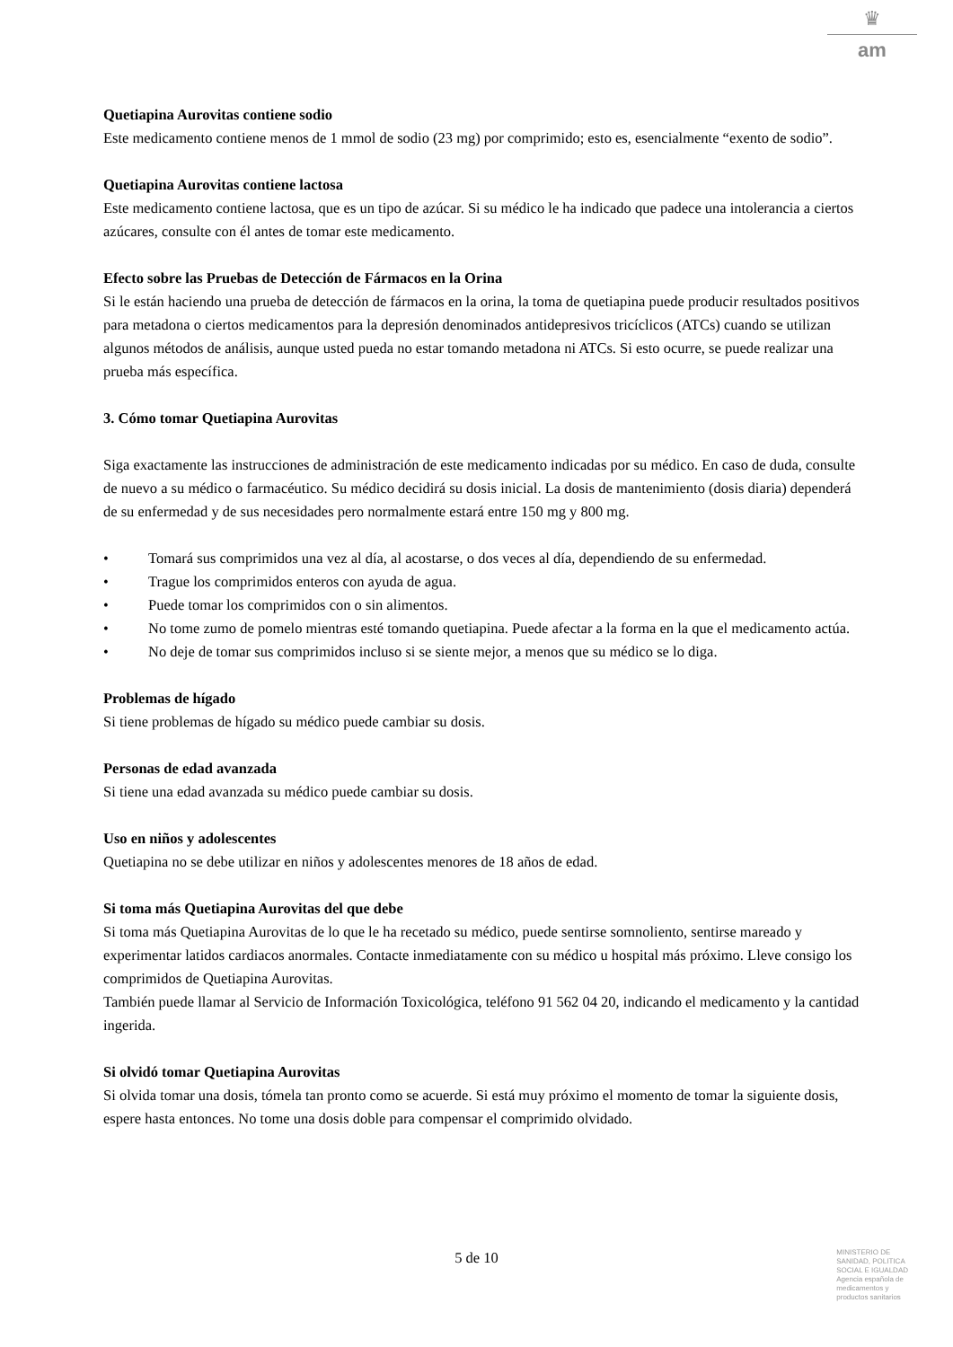♛
am
Quetiapina Aurovitas contiene sodio
Este medicamento contiene menos de 1 mmol de sodio (23 mg) por comprimido; esto es, esencialmente “exento de sodio”.
Quetiapina Aurovitas contiene lactosa
Este medicamento contiene lactosa, que es un tipo de azúcar. Si su médico le ha indicado que padece una intolerancia a ciertos azúcares, consulte con él antes de tomar este medicamento.
Efecto sobre las Pruebas de Detección de Fármacos en la Orina
Si le están haciendo una prueba de detección de fármacos en la orina, la toma de quetiapina puede producir resultados positivos para metadona o ciertos medicamentos para la depresión denominados antidepresivos tricíclicos (ATCs) cuando se utilizan algunos métodos de análisis, aunque usted pueda no estar tomando metadona ni ATCs. Si esto ocurre, se puede realizar una prueba más específica.
3. Cómo tomar Quetiapina Aurovitas
Siga exactamente las instrucciones de administración de este medicamento indicadas por su médico. En caso de duda, consulte de nuevo a su médico o farmacéutico. Su médico decidirá su dosis inicial. La dosis de mantenimiento (dosis diaria) dependerá de su enfermedad y de sus necesidades pero normalmente estará entre 150 mg y 800 mg.
• Tomará sus comprimidos una vez al día, al acostarse, o dos veces al día, dependiendo de su enfermedad.
• Trague los comprimidos enteros con ayuda de agua.
• Puede tomar los comprimidos con o sin alimentos.
• No tome zumo de pomelo mientras esté tomando quetiapina. Puede afectar a la forma en la que el medicamento actúa.
• No deje de tomar sus comprimidos incluso si se siente mejor, a menos que su médico se lo diga.
Problemas de hígado
Si tiene problemas de hígado su médico puede cambiar su dosis.
Personas de edad avanzada
Si tiene una edad avanzada su médico puede cambiar su dosis.
Uso en niños y adolescentes
Quetiapina no se debe utilizar en niños y adolescentes menores de 18 años de edad.
Si toma más Quetiapina Aurovitas del que debe
Si toma más Quetiapina Aurovitas de lo que le ha recetado su médico, puede sentirse somnoliento, sentirse mareado y experimentar latidos cardiacos anormales. Contacte inmediatamente con su médico u hospital más próximo. Lleve consigo los comprimidos de Quetiapina Aurovitas.
También puede llamar al Servicio de Información Toxicológica, teléfono 91 562 04 20, indicando el medicamento y la cantidad ingerida.
Si olvidó tomar Quetiapina Aurovitas
Si olvida tomar una dosis, tómela tan pronto como se acuerde. Si está muy próximo el momento de tomar la siguiente dosis, espere hasta entonces. No tome una dosis doble para compensar el comprimido olvidado.
5 de 10
MINISTERIO DE
SANIDAD, POLITICA
SOCIAL E IGUALDAD
Agencia española de
medicamentos y
productos sanitarios